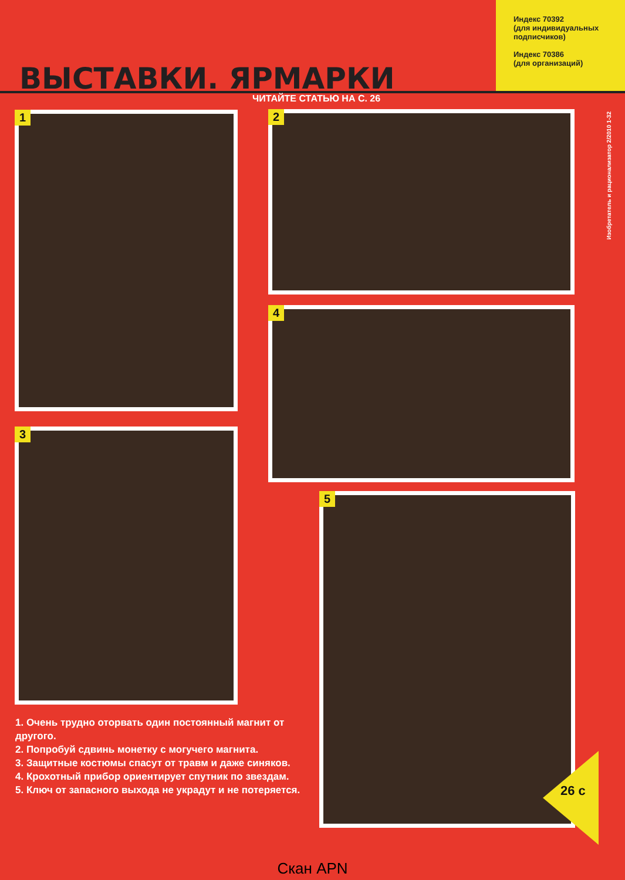ВЫСТАВКИ. ЯРМАРКИ
Индекс 70392
(для индивидуальных
подписчиков)
Индекс 70386
(для организаций)
ЧИТАЙТЕ СТАТЬЮ НА С. 26
1 2
4
3
5
1. Очень трудно оторвать один постоянный магнит от другого.
2. Попробуй сдвинь монетку с могучего магнита.
3. Защитные костюмы спасут от травм и даже синяков.
4. Крохотный прибор ориентирует спутник по звездам.
5. Ключ от запасного выхода не украдут и не потеряется.
Изобретатель и рационализатор 2/2010 1-32
26 с
Скан APN